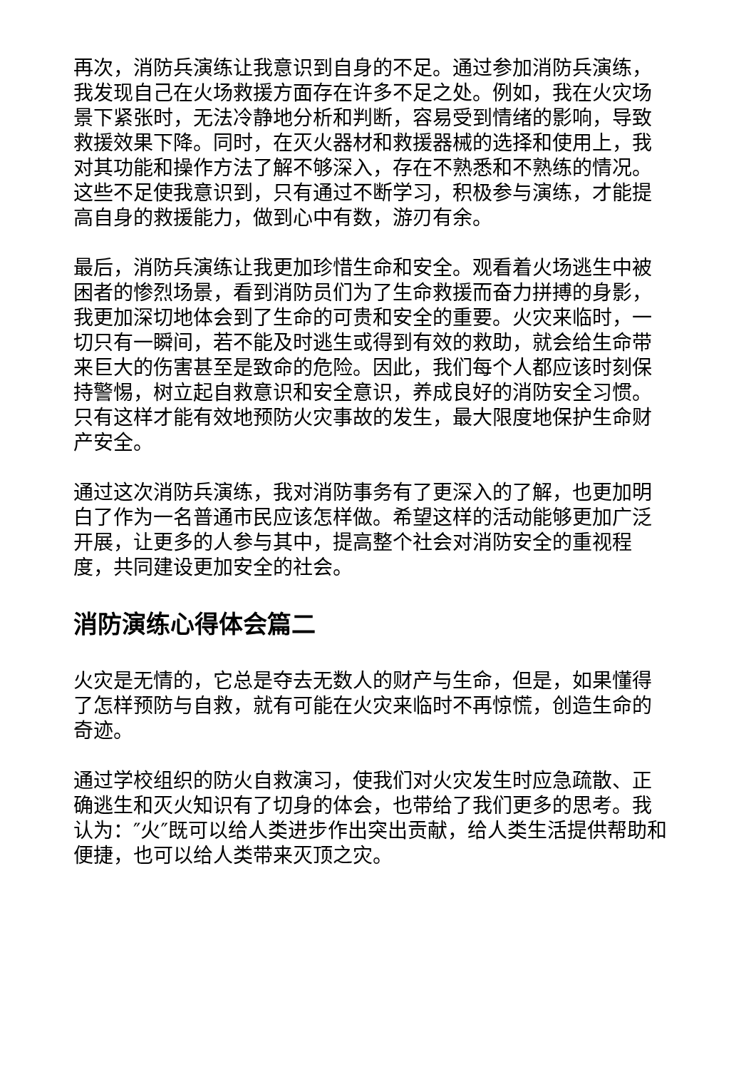再次，消防兵演练让我意识到自身的不足。通过参加消防兵演练，我发现自己在火场救援方面存在许多不足之处。例如，我在火灾场景下紧张时，无法冷静地分析和判断，容易受到情绪的影响，导致救援效果下降。同时，在灭火器材和救援器械的选择和使用上，我对其功能和操作方法了解不够深入，存在不熟悉和不熟练的情况。这些不足使我意识到，只有通过不断学习，积极参与演练，才能提高自身的救援能力，做到心中有数，游刃有余。
最后，消防兵演练让我更加珍惜生命和安全。观看着火场逃生中被困者的惨烈场景，看到消防员们为了生命救援而奋力拼搏的身影，我更加深切地体会到了生命的可贵和安全的重要。火灾来临时，一切只有一瞬间，若不能及时逃生或得到有效的救助，就会给生命带来巨大的伤害甚至是致命的危险。因此，我们每个人都应该时刻保持警惕，树立起自救意识和安全意识，养成良好的消防安全习惯。只有这样才能有效地预防火灾事故的发生，最大限度地保护生命财产安全。
通过这次消防兵演练，我对消防事务有了更深入的了解，也更加明白了作为一名普通市民应该怎样做。希望这样的活动能够更加广泛开展，让更多的人参与其中，提高整个社会对消防安全的重视程度，共同建设更加安全的社会。
消防演练心得体会篇二
火灾是无情的，它总是夺去无数人的财产与生命，但是，如果懂得了怎样预防与自救，就有可能在火灾来临时不再惊慌，创造生命的奇迹。
通过学校组织的防火自救演习，使我们对火灾发生时应急疏散、正确逃生和灭火知识有了切身的体会，也带给了我们更多的思考。我认为：″火″既可以给人类进步作出突出贡献，给人类生活提供帮助和便捷，也可以给人类带来灭顶之灾。